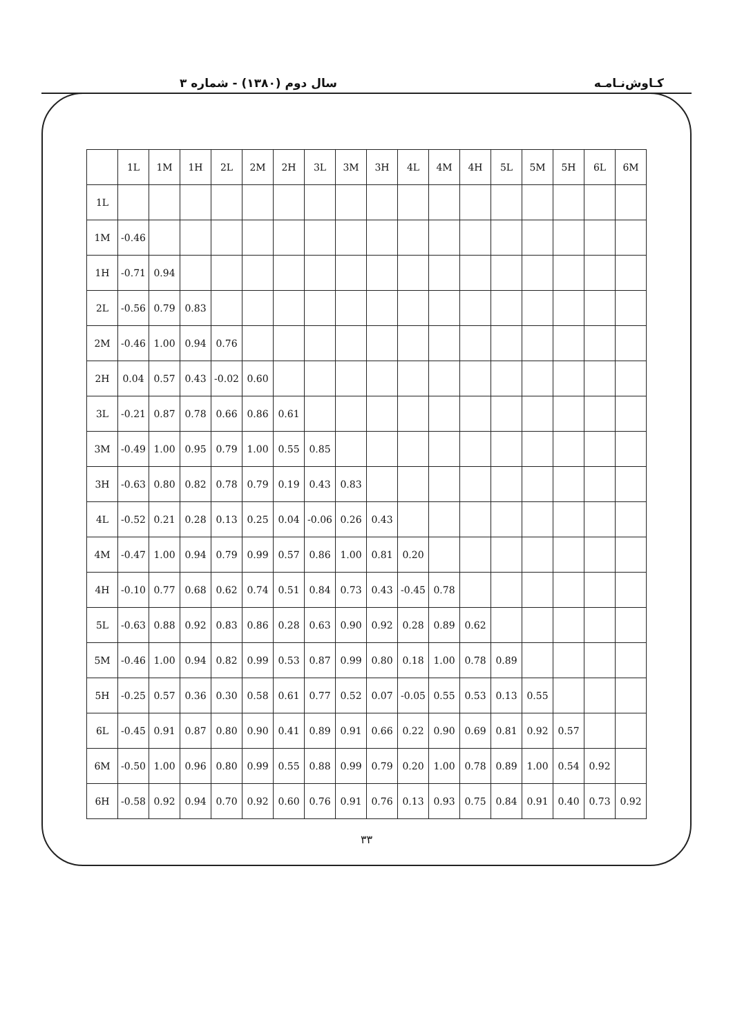سال دوم (۱۳۸۰) - شماره ۳ کـاوش‌نـامـه
| | 1L | 1M | 1H | 2L | 2M | 2H | 3L | 3M | 3H | 4L | 4M | 4H | 5L | 5M | 5H | 6L | 6M |
| --- | --- | --- | --- | --- | --- | --- | --- | --- | --- | --- | --- | --- | --- | --- | --- | --- | --- |
| 1L | | | | | | | | | | | | | | | | | |
| 1M | -0.46 | | | | | | | | | | | | | | | | |
| 1H | -0.71 | 0.94 | | | | | | | | | | | | | | | |
| 2L | -0.56 | 0.79 | 0.83 | | | | | | | | | | | | | | |
| 2M | -0.46 | 1.00 | 0.94 | 0.76 | | | | | | | | | | | | | |
| 2H | 0.04 | 0.57 | 0.43 | -0.02 | 0.60 | | | | | | | | | | | | |
| 3L | -0.21 | 0.87 | 0.78 | 0.66 | 0.86 | 0.61 | | | | | | | | | | | |
| 3M | -0.49 | 1.00 | 0.95 | 0.79 | 1.00 | 0.55 | 0.85 | | | | | | | | | | |
| 3H | -0.63 | 0.80 | 0.82 | 0.78 | 0.79 | 0.19 | 0.43 | 0.83 | | | | | | | | | |
| 4L | -0.52 | 0.21 | 0.28 | 0.13 | 0.25 | 0.04 | -0.06 | 0.26 | 0.43 | | | | | | | | |
| 4M | -0.47 | 1.00 | 0.94 | 0.79 | 0.99 | 0.57 | 0.86 | 1.00 | 0.81 | 0.20 | | | | | | | |
| 4H | -0.10 | 0.77 | 0.68 | 0.62 | 0.74 | 0.51 | 0.84 | 0.73 | 0.43 | -0.45 | 0.78 | | | | | | |
| 5L | -0.63 | 0.88 | 0.92 | 0.83 | 0.86 | 0.28 | 0.63 | 0.90 | 0.92 | 0.28 | 0.89 | 0.62 | | | | | |
| 5M | -0.46 | 1.00 | 0.94 | 0.82 | 0.99 | 0.53 | 0.87 | 0.99 | 0.80 | 0.18 | 1.00 | 0.78 | 0.89 | | | | |
| 5H | -0.25 | 0.57 | 0.36 | 0.30 | 0.58 | 0.61 | 0.77 | 0.52 | 0.07 | -0.05 | 0.55 | 0.53 | 0.13 | 0.55 | | | |
| 6L | -0.45 | 0.91 | 0.87 | 0.80 | 0.90 | 0.41 | 0.89 | 0.91 | 0.66 | 0.22 | 0.90 | 0.69 | 0.81 | 0.92 | 0.57 | | |
| 6M | -0.50 | 1.00 | 0.96 | 0.80 | 0.99 | 0.55 | 0.88 | 0.99 | 0.79 | 0.20 | 1.00 | 0.78 | 0.89 | 1.00 | 0.54 | 0.92 | |
| 6H | -0.58 | 0.92 | 0.94 | 0.70 | 0.92 | 0.60 | 0.76 | 0.91 | 0.76 | 0.13 | 0.93 | 0.75 | 0.84 | 0.91 | 0.40 | 0.73 | 0.92 |
۳۳